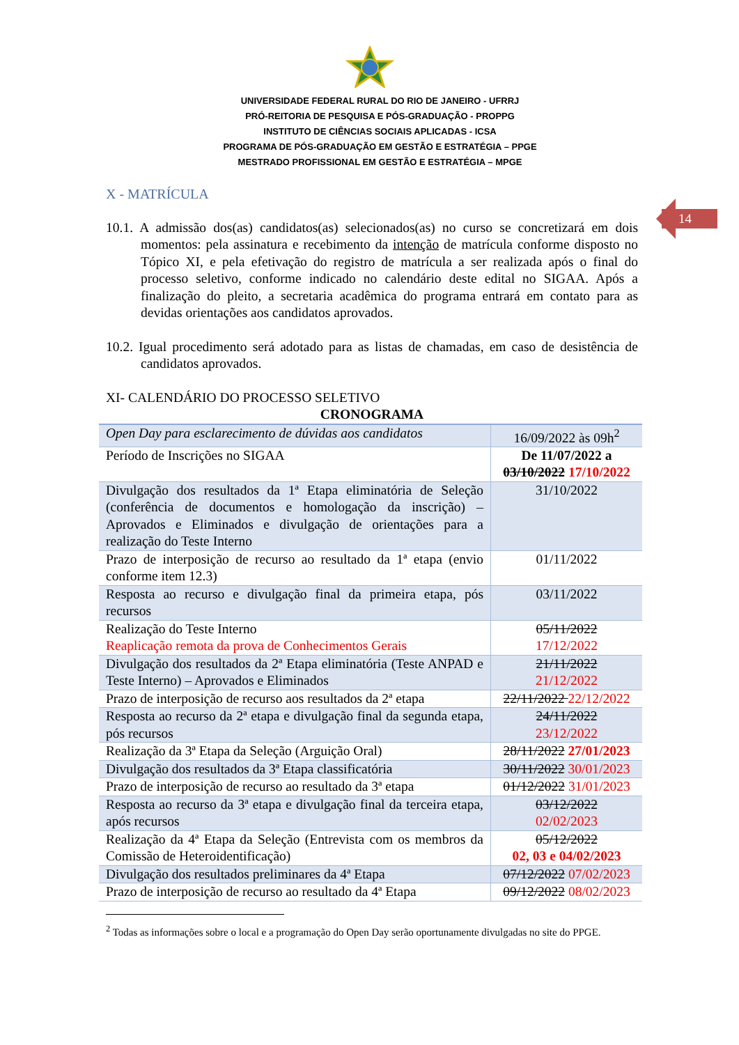UNIVERSIDADE FEDERAL RURAL DO RIO DE JANEIRO - UFRRJ
PRÓ-REITORIA DE PESQUISA E PÓS-GRADUAÇÃO - PROPPG
INSTITUTO DE CIÊNCIAS SOCIAIS APLICADAS - ICSA
PROGRAMA DE PÓS-GRADUAÇÃO EM GESTÃO E ESTRATÉGIA – PPGE
MESTRADO PROFISSIONAL EM GESTÃO E ESTRATÉGIA – MPGE
14
X - MATRÍCULA
10.1. A admissão dos(as) candidatos(as) selecionados(as) no curso se concretizará em dois momentos: pela assinatura e recebimento da intenção de matrícula conforme disposto no Tópico XI, e pela efetivação do registro de matrícula a ser realizada após o final do processo seletivo, conforme indicado no calendário deste edital no SIGAA. Após a finalização do pleito, a secretaria acadêmica do programa entrará em contato para as devidas orientações aos candidatos aprovados.
10.2. Igual procedimento será adotado para as listas de chamadas, em caso de desistência de candidatos aprovados.
XI- CALENDÁRIO DO PROCESSO SELETIVO
CRONOGRAMA
| Open Day para esclarecimento de dúvidas aos candidatos | 16/09/2022 às 09h<sup>2</sup> |
| Período de Inscrições no SIGAA | De 11/07/2022 a 03/10/2022 17/10/2022 |
| Divulgação dos resultados da 1ª Etapa eliminatória de Seleção (conferência de documentos e homologação da inscrição) – Aprovados e Eliminados e divulgação de orientações para a realização do Teste Interno | 31/10/2022 |
| Prazo de interposição de recurso ao resultado da 1ª etapa (envio conforme item 12.3) | 01/11/2022 |
| Resposta ao recurso e divulgação final da primeira etapa, pós recursos | 03/11/2022 |
| Realização do Teste Interno Reaplicação remota da prova de Conhecimentos Gerais | 05/11/2022 17/12/2022 |
| Divulgação dos resultados da 2ª Etapa eliminatória (Teste ANPAD e Teste Interno) – Aprovados e Eliminados | 21/11/2022 21/12/2022 |
| Prazo de interposição de recurso aos resultados da 2ª etapa | 22/11/2022 22/12/2022 |
| Resposta ao recurso da 2ª etapa e divulgação final da segunda etapa, pós recursos | 24/11/2022 23/12/2022 |
| Realização da 3ª Etapa da Seleção (Arguição Oral) | 28/11/2022 27/01/2023 |
| Divulgação dos resultados da 3ª Etapa classificatória | 30/11/2022 30/01/2023 |
| Prazo de interposição de recurso ao resultado da 3ª etapa | 01/12/2022 31/01/2023 |
| Resposta ao recurso da 3ª etapa e divulgação final da terceira etapa, após recursos | 03/12/2022 02/02/2023 |
| Realização da 4ª Etapa da Seleção (Entrevista com os membros da Comissão de Heteroidentificação) | 05/12/2022 02, 03 e 04/02/2023 |
| Divulgação dos resultados preliminares da 4ª Etapa | 07/12/2022 07/02/2023 |
| Prazo de interposição de recurso ao resultado da 4ª Etapa | 09/12/2022 08/02/2023 |
<sup>2</sup> Todas as informações sobre o local e a programação do Open Day serão oportunamente divulgadas no site do PPGE.